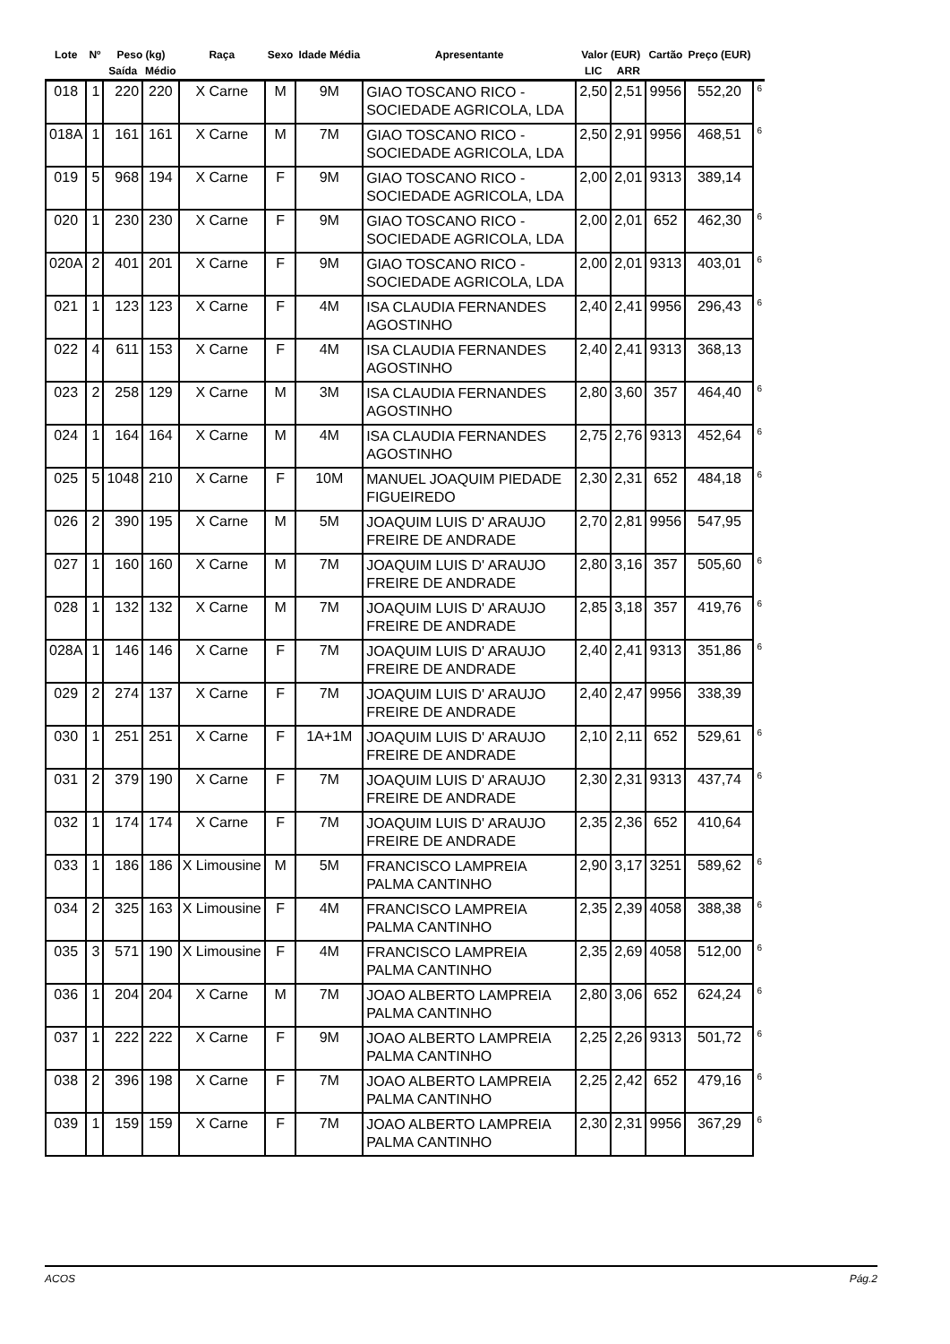| Lote | Nº | Peso (kg) | | Raça | Sexo | Idade Média | Apresentante | Valor (EUR) | | Cartão | Preço (EUR) | |
| --- | --- | --- | --- | --- | --- | --- | --- | --- | --- | --- | --- | --- |
| | | Saída | Médio | | | | | LIC | ARR | | | |
| 018 | 1 | 220 | 220 | X Carne | M | 9M | GIAO TOSCANO RICO - SOCIEDADE AGRICOLA, LDA | 2,50 | 2,51 | 9956 | 552,20 | 6 |
| 018A | 1 | 161 | 161 | X Carne | M | 7M | GIAO TOSCANO RICO - SOCIEDADE AGRICOLA, LDA | 2,50 | 2,91 | 9956 | 468,51 | 6 |
| 019 | 5 | 968 | 194 | X Carne | F | 9M | GIAO TOSCANO RICO - SOCIEDADE AGRICOLA, LDA | 2,00 | 2,01 | 9313 | 389,14 | |
| 020 | 1 | 230 | 230 | X Carne | F | 9M | GIAO TOSCANO RICO - SOCIEDADE AGRICOLA, LDA | 2,00 | 2,01 | 652 | 462,30 | 6 |
| 020A | 2 | 401 | 201 | X Carne | F | 9M | GIAO TOSCANO RICO - SOCIEDADE AGRICOLA, LDA | 2,00 | 2,01 | 9313 | 403,01 | 6 |
| 021 | 1 | 123 | 123 | X Carne | F | 4M | ISA CLAUDIA FERNANDES AGOSTINHO | 2,40 | 2,41 | 9956 | 296,43 | 6 |
| 022 | 4 | 611 | 153 | X Carne | F | 4M | ISA CLAUDIA FERNANDES AGOSTINHO | 2,40 | 2,41 | 9313 | 368,13 | |
| 023 | 2 | 258 | 129 | X Carne | M | 3M | ISA CLAUDIA FERNANDES AGOSTINHO | 2,80 | 3,60 | 357 | 464,40 | 6 |
| 024 | 1 | 164 | 164 | X Carne | M | 4M | ISA CLAUDIA FERNANDES AGOSTINHO | 2,75 | 2,76 | 9313 | 452,64 | 6 |
| 025 | 5 | 1048 | 210 | X Carne | F | 10M | MANUEL JOAQUIM PIEDADE FIGUEIREDO | 2,30 | 2,31 | 652 | 484,18 | 6 |
| 026 | 2 | 390 | 195 | X Carne | M | 5M | JOAQUIM LUIS D' ARAUJO FREIRE DE ANDRADE | 2,70 | 2,81 | 9956 | 547,95 | |
| 027 | 1 | 160 | 160 | X Carne | M | 7M | JOAQUIM LUIS D' ARAUJO FREIRE DE ANDRADE | 2,80 | 3,16 | 357 | 505,60 | 6 |
| 028 | 1 | 132 | 132 | X Carne | M | 7M | JOAQUIM LUIS D' ARAUJO FREIRE DE ANDRADE | 2,85 | 3,18 | 357 | 419,76 | 6 |
| 028A | 1 | 146 | 146 | X Carne | F | 7M | JOAQUIM LUIS D' ARAUJO FREIRE DE ANDRADE | 2,40 | 2,41 | 9313 | 351,86 | 6 |
| 029 | 2 | 274 | 137 | X Carne | F | 7M | JOAQUIM LUIS D' ARAUJO FREIRE DE ANDRADE | 2,40 | 2,47 | 9956 | 338,39 | |
| 030 | 1 | 251 | 251 | X Carne | F | 1A+1M | JOAQUIM LUIS D' ARAUJO FREIRE DE ANDRADE | 2,10 | 2,11 | 652 | 529,61 | 6 |
| 031 | 2 | 379 | 190 | X Carne | F | 7M | JOAQUIM LUIS D' ARAUJO FREIRE DE ANDRADE | 2,30 | 2,31 | 9313 | 437,74 | 6 |
| 032 | 1 | 174 | 174 | X Carne | F | 7M | JOAQUIM LUIS D' ARAUJO FREIRE DE ANDRADE | 2,35 | 2,36 | 652 | 410,64 | |
| 033 | 1 | 186 | 186 | X Limousine | M | 5M | FRANCISCO LAMPREIA PALMA CANTINHO | 2,90 | 3,17 | 3251 | 589,62 | 6 |
| 034 | 2 | 325 | 163 | X Limousine | F | 4M | FRANCISCO LAMPREIA PALMA CANTINHO | 2,35 | 2,39 | 4058 | 388,38 | 6 |
| 035 | 3 | 571 | 190 | X Limousine | F | 4M | FRANCISCO LAMPREIA PALMA CANTINHO | 2,35 | 2,69 | 4058 | 512,00 | 6 |
| 036 | 1 | 204 | 204 | X Carne | M | 7M | JOAO ALBERTO LAMPREIA PALMA CANTINHO | 2,80 | 3,06 | 652 | 624,24 | 6 |
| 037 | 1 | 222 | 222 | X Carne | F | 9M | JOAO ALBERTO LAMPREIA PALMA CANTINHO | 2,25 | 2,26 | 9313 | 501,72 | 6 |
| 038 | 2 | 396 | 198 | X Carne | F | 7M | JOAO ALBERTO LAMPREIA PALMA CANTINHO | 2,25 | 2,42 | 652 | 479,16 | 6 |
| 039 | 1 | 159 | 159 | X Carne | F | 7M | JOAO ALBERTO LAMPREIA PALMA CANTINHO | 2,30 | 2,31 | 9956 | 367,29 | 6 |
ACOS Pág.2